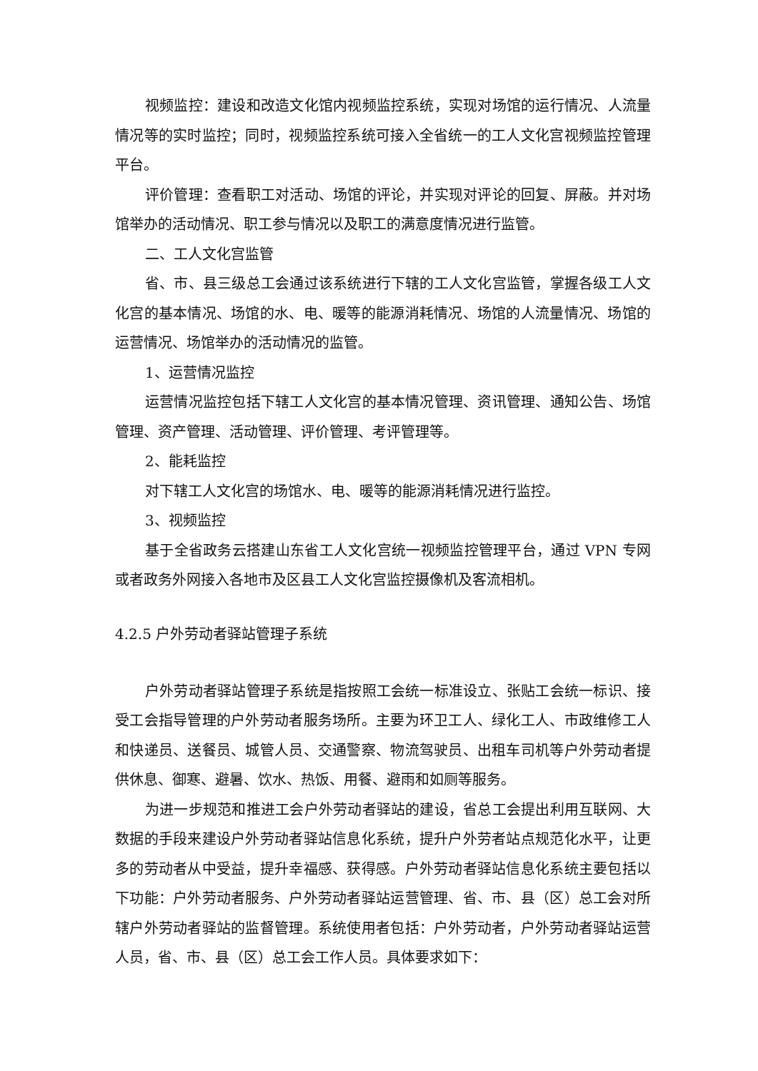视频监控：建设和改造文化馆内视频监控系统，实现对场馆的运行情况、人流量情况等的实时监控；同时，视频监控系统可接入全省统一的工人文化宫视频监控管理平台。
评价管理：查看职工对活动、场馆的评论，并实现对评论的回复、屏蔽。并对场馆举办的活动情况、职工参与情况以及职工的满意度情况进行监管。
二、工人文化宫监管
省、市、县三级总工会通过该系统进行下辖的工人文化宫监管，掌握各级工人文化宫的基本情况、场馆的水、电、暖等的能源消耗情况、场馆的人流量情况、场馆的运营情况、场馆举办的活动情况的监管。
1、运营情况监控
运营情况监控包括下辖工人文化宫的基本情况管理、资讯管理、通知公告、场馆管理、资产管理、活动管理、评价管理、考评管理等。
2、能耗监控
对下辖工人文化宫的场馆水、电、暖等的能源消耗情况进行监控。
3、视频监控
基于全省政务云搭建山东省工人文化宫统一视频监控管理平台，通过 VPN 专网或者政务外网接入各地市及区县工人文化宫监控摄像机及客流相机。
4.2.5 户外劳动者驿站管理子系统
户外劳动者驿站管理子系统是指按照工会统一标准设立、张贴工会统一标识、接受工会指导管理的户外劳动者服务场所。主要为环卫工人、绿化工人、市政维修工人和快递员、送餐员、城管人员、交通警察、物流驾驶员、出租车司机等户外劳动者提供休息、御寒、避暑、饮水、热饭、用餐、避雨和如厕等服务。
为进一步规范和推进工会户外劳动者驿站的建设，省总工会提出利用互联网、大数据的手段来建设户外劳动者驿站信息化系统，提升户外劳者站点规范化水平，让更多的劳动者从中受益，提升幸福感、获得感。户外劳动者驿站信息化系统主要包括以下功能：户外劳动者服务、户外劳动者驿站运营管理、省、市、县（区）总工会对所辖户外劳动者驿站的监督管理。系统使用者包括：户外劳动者，户外劳动者驿站运营人员，省、市、县（区）总工会工作人员。具体要求如下：